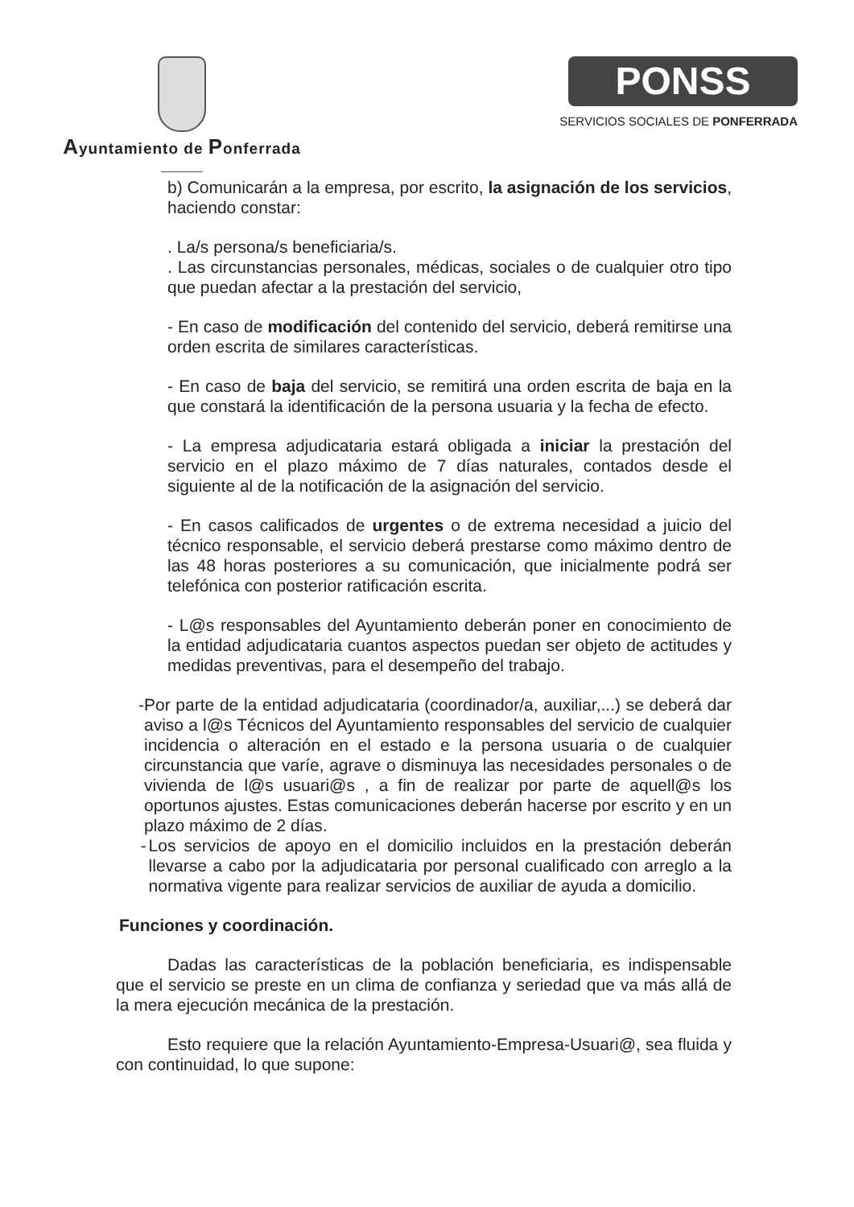Ayuntamiento de Ponferrada
PONSS
SERVICIOS SOCIALES DE PONFERRADA
b) Comunicarán a la empresa, por escrito, la asignación de los servicios, haciendo constar:
. La/s persona/s beneficiaria/s.
. Las circunstancias personales, médicas, sociales o de cualquier otro tipo que puedan afectar a la prestación del servicio,
- En caso de modificación del contenido del servicio, deberá remitirse una orden escrita de similares características.
- En caso de baja del servicio, se remitirá una orden escrita de baja en la que constará la identificación de la persona usuaria y la fecha de efecto.
- La empresa adjudicataria estará obligada a iniciar la prestación del servicio en el plazo máximo de 7 días naturales, contados desde el siguiente al de la notificación de la asignación del servicio.
- En casos calificados de urgentes o de extrema necesidad a juicio del técnico responsable, el servicio deberá prestarse como máximo dentro de las 48 horas posteriores a su comunicación, que inicialmente podrá ser telefónica con posterior ratificación escrita.
- L@s responsables del Ayuntamiento deberán poner en conocimiento de la entidad adjudicataria cuantos aspectos puedan ser objeto de actitudes y medidas preventivas, para el desempeño del trabajo.
- Por parte de la entidad adjudicataria (coordinador/a, auxiliar,...) se deberá dar aviso a l@s Técnicos del Ayuntamiento responsables del servicio de cualquier incidencia o alteración en el estado e la persona usuaria o de cualquier circunstancia que varíe, agrave o disminuya las necesidades personales o de vivienda de l@s usuari@s , a fin de realizar por parte de aquell@s los oportunos ajustes. Estas comunicaciones deberán hacerse por escrito y en un plazo máximo de 2 días.
- Los servicios de apoyo en el domicilio incluidos en la prestación deberán llevarse a cabo por la adjudicataria por personal cualificado con arreglo a la normativa vigente para realizar servicios de auxiliar de ayuda a domicilio.
Funciones y coordinación.
Dadas las características de la población beneficiaria, es indispensable que el servicio se preste en un clima de confianza y seriedad que va más allá de la mera ejecución mecánica de la prestación.
Esto requiere que la relación Ayuntamiento-Empresa-Usuari@, sea fluida y con continuidad, lo que supone: